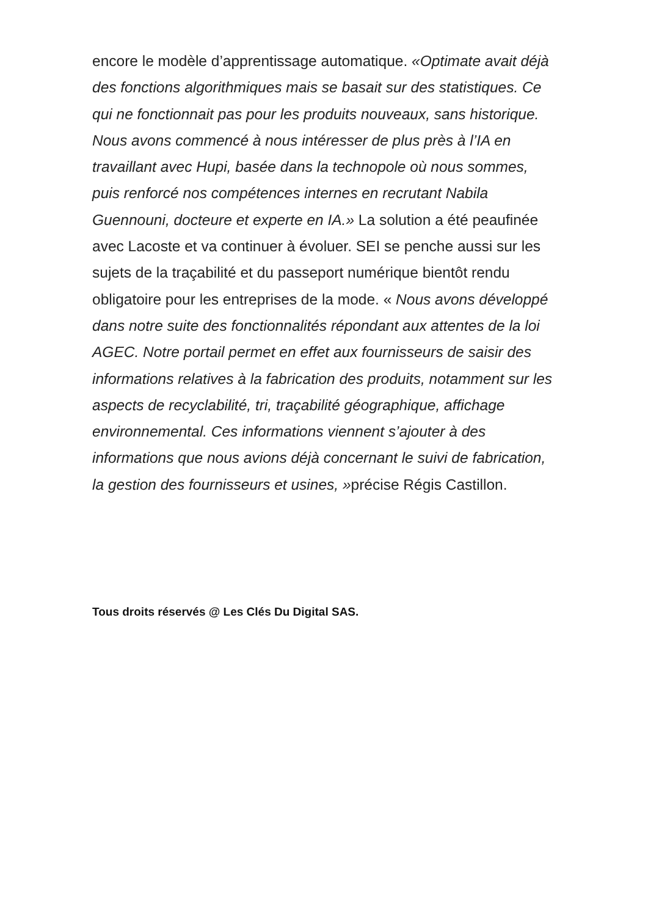encore le modèle d’apprentissage automatique. «Optimate avait déjà des fonctions algorithmiques mais se basait sur des statistiques. Ce qui ne fonctionnait pas pour les produits nouveaux, sans historique. Nous avons commencé à nous intéresser de plus près à l’IA en travaillant avec Hupi, basée dans la technopole où nous sommes, puis renforcé nos compétences internes en recrutant Nabila Guennouni, docteure et experte en IA.» La solution a été peaufinée avec Lacoste et va continuer à évoluer. SEI se penche aussi sur les sujets de la traçabilité et du passeport numérique bientôt rendu obligatoire pour les entreprises de la mode. « Nous avons développé dans notre suite des fonctionnalités répondant aux attentes de la loi AGEC. Notre portail permet en effet aux fournisseurs de saisir des informations relatives à la fabrication des produits, notamment sur les aspects de recyclabilité, tri, traçabilité géographique, affichage environnemental. Ces informations viennent s’ajouter à des informations que nous avions déjà concernant le suivi de fabrication, la gestion des fournisseurs et usines, »précise Régis Castillon.
Tous droits réservés @ Les Clés Du Digital SAS.